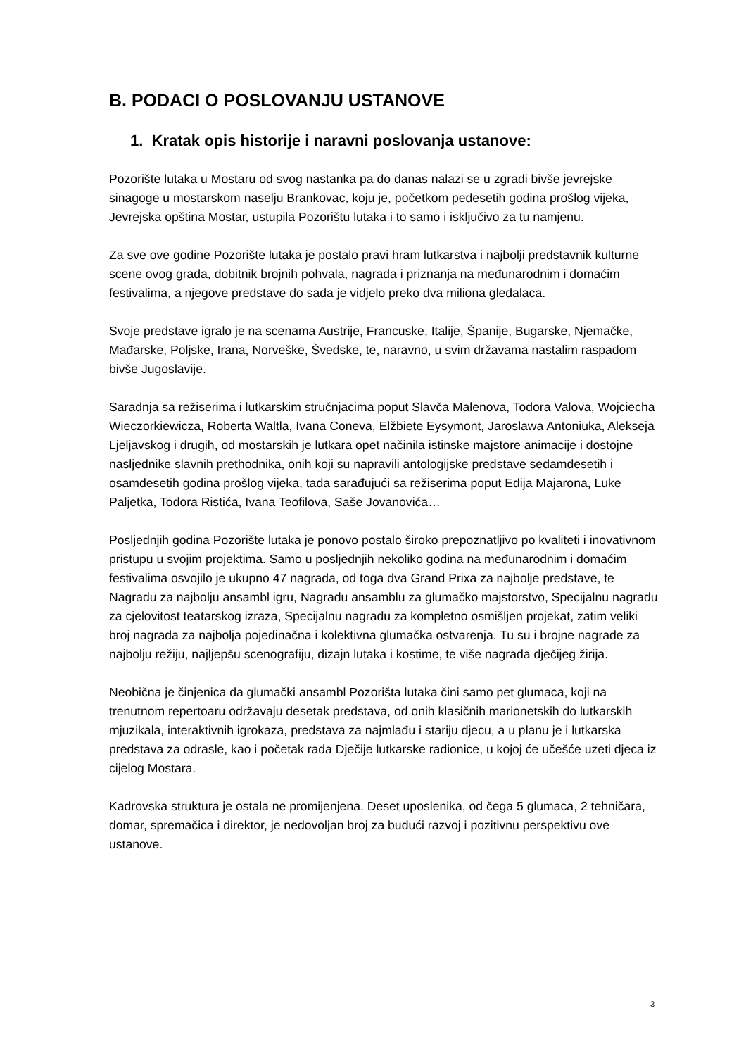B. PODACI O POSLOVANJU USTANOVE
1. Kratak opis historije i naravni poslovanja ustanove:
Pozorište lutaka u Mostaru od svog nastanka pa do danas nalazi se u zgradi bivše jevrejske sinagoge u mostarskom naselju Brankovac, koju je, početkom pedesetih godina prošlog vijeka, Jevrejska opština Mostar, ustupila Pozorištu lutaka i to samo i isključivo za tu namjenu.
Za sve ove godine Pozorište lutaka je postalo pravi hram lutkarstva i najbolji predstavnik kulturne scene ovog grada, dobitnik brojnih pohvala, nagrada i priznanja na međunarodnim i domaćim festivalima, a njegove predstave do sada je vidjelo preko dva miliona gledalaca.
Svoje predstave igralo je na scenama Austrije, Francuske, Italije, Španije, Bugarske, Njemačke, Mađarske, Poljske, Irana, Norveške, Švedske, te, naravno, u svim državama nastalim raspadom bivše Jugoslavije.
Saradnja sa režiserima i lutkarskim stručnjacima poput Slavča Malenova, Todora Valova, Wojciecha Wieczorkiewicza, Roberta Waltla, Ivana Coneva, Elžbiete Eysymont, Jaroslawa Antoniuka, Alekseja Ljeljavskog i drugih, od mostarskih je lutkara opet načinila istinske majstore animacije i dostojne nasljednike slavnih prethodnika, onih koji su napravili antologijske predstave sedamdesetih i osamdesetih godina prošlog vijeka, tada sarađujući sa režiserima poput Edija Majarona, Luke Paljetka, Todora Ristića, Ivana Teofilova, Saše Jovanovića…
Posljednjih godina Pozorište lutaka je ponovo postalo široko prepoznatljivo po kvaliteti i inovativnom pristupu u svojim projektima. Samo u posljednjih nekoliko godina na međunarodnim i domaćim festivalima osvojilo je ukupno 47 nagrada, od toga dva Grand Prixa za najbolje predstave, te Nagradu za najbolju ansambl igru, Nagradu ansamblu za glumačko majstorstvo, Specijalnu nagradu za cjelovitost teatarskog izraza, Specijalnu nagradu za kompletno osmišljen projekat, zatim veliki broj nagrada za najbolja pojedinačna i kolektivna glumačka ostvarenja. Tu su i brojne nagrade za najbolju režiju, najljepšu scenografiju, dizajn lutaka i kostime, te više nagrada dječijeg žirija.
Neobična je činjenica da glumački ansambl Pozorišta lutaka čini samo pet glumaca, koji na trenutnom repertoaru održavaju desetak predstava, od onih klasičnih marionetskih do lutkarskih mjuzikala, interaktivnih igrokaza, predstava za najmlađu i stariju djecu, a u planu je i lutkarska predstava za odrasle, kao i početak rada Dječije lutkarske radionice, u kojoj će učešće uzeti djeca iz cijelog Mostara.
Kadrovska struktura je ostala ne promijenjena. Deset uposlenika, od čega 5 glumaca, 2 tehničara, domar, spremačica i direktor, je nedovoljan broj za budući razvoj i pozitivnu perspektivu ove ustanove.
3